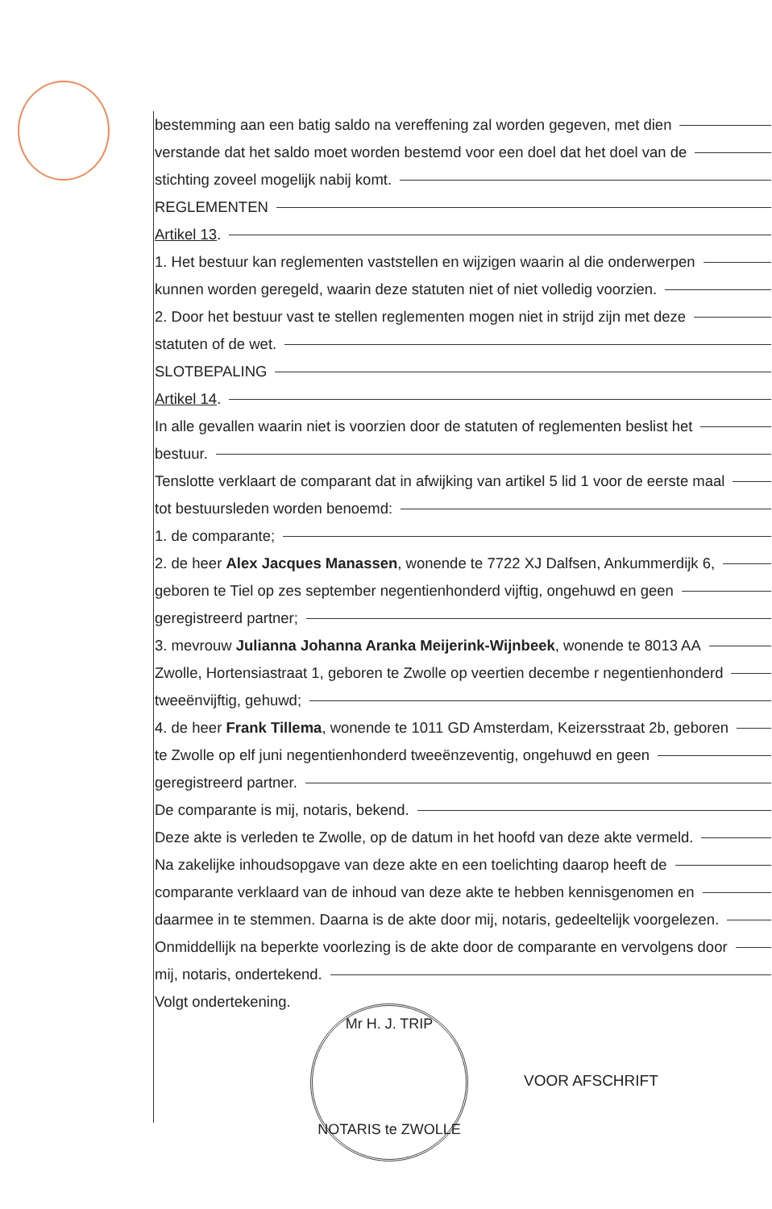bestemming aan een batig saldo na vereffening zal worden gegeven, met dien
verstande dat het saldo moet worden bestemd voor een doel dat het doel van de
stichting zoveel mogelijk nabij komt.
REGLEMENTEN
Artikel 13.
1. Het bestuur kan reglementen vaststellen en wijzigen waarin al die onderwerpen
kunnen worden geregeld, waarin deze statuten niet of niet volledig voorzien.
2. Door het bestuur vast te stellen reglementen mogen niet in strijd zijn met deze
statuten of de wet.
SLOTBEPALING
Artikel 14.
In alle gevallen waarin niet is voorzien door de statuten of reglementen beslist het
bestuur.
Tenslotte verklaart de comparant dat in afwijking van artikel 5 lid 1 voor de eerste maal
tot bestuursleden worden benoemd:
1. de comparante;
2. de heer Alex Jacques Manassen, wonende te 7722 XJ Dalfsen, Ankummerdijk 6,
geboren te Tiel op zes september negentienhonderd vijftig, ongehuwd en geen
geregistreerd partner;
3. mevrouw Julianna Johanna Aranka Meijerink-Wijnbeek, wonende te 8013 AA
Zwolle, Hortensiastraat 1, geboren te Zwolle op veertien decembe r negentienhonderd
tweeënvijftig, gehuwd;
4. de heer Frank Tillema, wonende te 1011 GD Amsterdam, Keizersstraat 2b, geboren
te Zwolle op elf juni negentienhonderd tweeënzeventig, ongehuwd en geen
geregistreerd partner.
De comparante is mij, notaris, bekend.
Deze akte is verleden te Zwolle, op de datum in het hoofd van deze akte vermeld.
Na zakelijke inhoudsopgave van deze akte en een toelichting daarop heeft de
comparante verklaard van de inhoud van deze akte te hebben kennisgenomen en
daarmee in te stemmen. Daarna is de akte door mij, notaris, gedeeltelijk voorgelezen.
Onmiddellijk na beperkte voorlezing is de akte door de comparante en vervolgens door
mij, notaris, ondertekend.
Volgt ondertekening.
Mr H. J. TRIP
NOTARIS te ZWOLLE
VOOR AFSCHRIFT